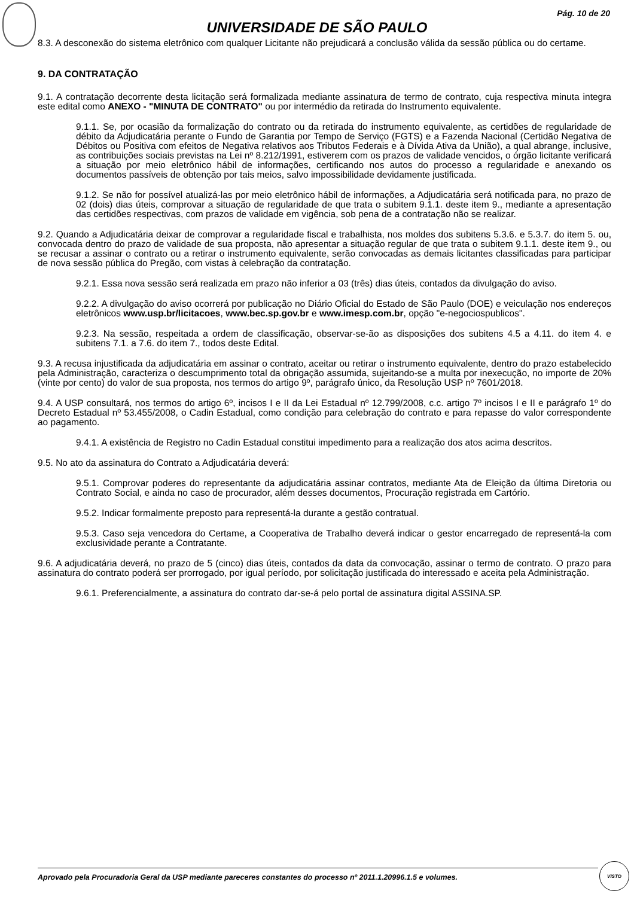Pág. 10 de 20
UNIVERSIDADE DE SÃO PAULO
8.3. A desconexão do sistema eletrônico com qualquer Licitante não prejudicará a conclusão válida da sessão pública ou do certame.
9. DA CONTRATAÇÃO
9.1. A contratação decorrente desta licitação será formalizada mediante assinatura de termo de contrato, cuja respectiva minuta integra este edital como ANEXO - "MINUTA DE CONTRATO" ou por intermédio da retirada do Instrumento equivalente.
9.1.1. Se, por ocasião da formalização do contrato ou da retirada do instrumento equivalente, as certidões de regularidade de débito da Adjudicatária perante o Fundo de Garantia por Tempo de Serviço (FGTS) e a Fazenda Nacional (Certidão Negativa de Débitos ou Positiva com efeitos de Negativa relativos aos Tributos Federais e à Dívida Ativa da União), a qual abrange, inclusive, as contribuições sociais previstas na Lei nº 8.212/1991, estiverem com os prazos de validade vencidos, o órgão licitante verificará a situação por meio eletrônico hábil de informações, certificando nos autos do processo a regularidade e anexando os documentos passíveis de obtenção por tais meios, salvo impossibilidade devidamente justificada.
9.1.2. Se não for possível atualizá-las por meio eletrônico hábil de informações, a Adjudicatária será notificada para, no prazo de 02 (dois) dias úteis, comprovar a situação de regularidade de que trata o subitem 9.1.1. deste item 9., mediante a apresentação das certidões respectivas, com prazos de validade em vigência, sob pena de a contratação não se realizar.
9.2. Quando a Adjudicatária deixar de comprovar a regularidade fiscal e trabalhista, nos moldes dos subitens 5.3.6. e 5.3.7. do item 5. ou, convocada dentro do prazo de validade de sua proposta, não apresentar a situação regular de que trata o subitem 9.1.1. deste item 9., ou se recusar a assinar o contrato ou a retirar o instrumento equivalente, serão convocadas as demais licitantes classificadas para participar de nova sessão pública do Pregão, com vistas à celebração da contratação.
9.2.1. Essa nova sessão será realizada em prazo não inferior a 03 (três) dias úteis, contados da divulgação do aviso.
9.2.2. A divulgação do aviso ocorrerá por publicação no Diário Oficial do Estado de São Paulo (DOE) e veiculação nos endereços eletrônicos www.usp.br/licitacoes, www.bec.sp.gov.br e www.imesp.com.br, opção "e-negociospublicos".
9.2.3. Na sessão, respeitada a ordem de classificação, observar-se-ão as disposições dos subitens 4.5 a 4.11. do item 4. e subitens 7.1. a 7.6. do item 7., todos deste Edital.
9.3. A recusa injustificada da adjudicatária em assinar o contrato, aceitar ou retirar o instrumento equivalente, dentro do prazo estabelecido pela Administração, caracteriza o descumprimento total da obrigação assumida, sujeitando-se a multa por inexecução, no importe de 20% (vinte por cento) do valor de sua proposta, nos termos do artigo 9º, parágrafo único, da Resolução USP nº 7601/2018.
9.4. A USP consultará, nos termos do artigo 6º, incisos I e II da Lei Estadual nº 12.799/2008, c.c. artigo 7º incisos I e II e parágrafo 1º do Decreto Estadual nº 53.455/2008, o Cadin Estadual, como condição para celebração do contrato e para repasse do valor correspondente ao pagamento.
9.4.1. A existência de Registro no Cadin Estadual constitui impedimento para a realização dos atos acima descritos.
9.5. No ato da assinatura do Contrato a Adjudicatária deverá:
9.5.1. Comprovar poderes do representante da adjudicatária assinar contratos, mediante Ata de Eleição da última Diretoria ou Contrato Social, e ainda no caso de procurador, além desses documentos, Procuração registrada em Cartório.
9.5.2. Indicar formalmente preposto para representá-la durante a gestão contratual.
9.5.3. Caso seja vencedora do Certame, a Cooperativa de Trabalho deverá indicar o gestor encarregado de representá-la com exclusividade perante a Contratante.
9.6. A adjudicatária deverá, no prazo de 5 (cinco) dias úteis, contados da data da convocação, assinar o termo de contrato. O prazo para assinatura do contrato poderá ser prorrogado, por igual período, por solicitação justificada do interessado e aceita pela Administração.
9.6.1. Preferencialmente, a assinatura do contrato dar-se-á pelo portal de assinatura digital ASSINA.SP.
Aprovado pela Procuradoria Geral da USP mediante pareceres constantes do processo nº 2011.1.20996.1.5 e volumes.
VISTO